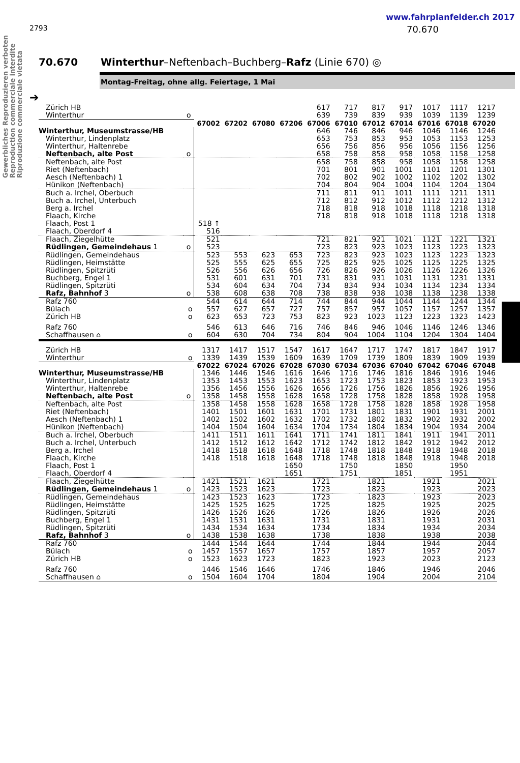Gewerbliches Reproduzieren verboten
Reproduction commerciale interdite
Riproduzione commerciale vietata
www.fahrplanfelder.ch 2017
2793 70.670
70.670 Winterthur–Neftenbach–Buchberg–Rafz (Linie 670) ◎
Montag-Freitag, ohne allg. Feiertage, 1 Mai
➔
| Zürich HB | | | | | | 617 | 717 | 817 | 917 | 1017 | 1117 | 1217 |
| Winterthur | o | | | | | 639 | 739 | 839 | 939 | 1039 | 1139 | 1239 |
| | | 67002 | 67202 | 67080 | 67206 | 67006 | 67010 | 67012 | 67014 | 67016 | 67018 | 67020 |
| Winterthur, Museumstrasse/HB | | | | | | 646 | 746 | 846 | 946 | 1046 | 1146 | 1246 |
| Winterthur, Lindenplatz | | | | | | 653 | 753 | 853 | 953 | 1053 | 1153 | 1253 |
| Winterthur, Haltenrebe | | | | | | 656 | 756 | 856 | 956 | 1056 | 1156 | 1256 |
| Neftenbach, alte Post | o | | | | | 658 | 758 | 858 | 958 | 1058 | 1158 | 1258 |
| Neftenbach, alte Post | | | | | | 658 | 758 | 858 | 958 | 1058 | 1158 | 1258 |
| Riet (Neftenbach) | | | | | | 701 | 801 | 901 | 1001 | 1101 | 1201 | 1301 |
| Aesch (Neftenbach) 1 | | | | | | 702 | 802 | 902 | 1002 | 1102 | 1202 | 1302 |
| Hünikon (Neftenbach) | | | | | | 704 | 804 | 904 | 1004 | 1104 | 1204 | 1304 |
| Buch a. Irchel, Oberbuch | | | | | | 711 | 811 | 911 | 1011 | 1111 | 1211 | 1311 |
| Buch a. Irchel, Unterbuch | | | | | | 712 | 812 | 912 | 1012 | 1112 | 1212 | 1312 |
| Berg a. Irchel | | | | | | 718 | 818 | 918 | 1018 | 1118 | 1218 | 1318 |
| Flaach, Kirche | | | | | | 718 | 818 | 918 | 1018 | 1118 | 1218 | 1318 |
| Flaach, Post 1 | | 518 ↑ | | | | | | | | | | |
| Flaach, Oberdorf 4 | | 516 | | | | | | | | | | |
| Flaach, Ziegelhütte | | 521 | | | | 721 | 821 | 921 | 1021 | 1121 | 1221 | 1321 |
| Rüdlingen, Gemeindehaus 1 | o | 523 | | | | 723 | 823 | 923 | 1023 | 1123 | 1223 | 1323 |
| Rüdlingen, Gemeindehaus | | 523 | 553 | 623 | 653 | 723 | 823 | 923 | 1023 | 1123 | 1223 | 1323 |
| Rüdlingen, Heimstätte | | 525 | 555 | 625 | 655 | 725 | 825 | 925 | 1025 | 1125 | 1225 | 1325 |
| Rüdlingen, Spitzrüti | | 526 | 556 | 626 | 656 | 726 | 826 | 926 | 1026 | 1126 | 1226 | 1326 |
| Buchberg, Engel 1 | | 531 | 601 | 631 | 701 | 731 | 831 | 931 | 1031 | 1131 | 1231 | 1331 |
| Rüdlingen, Spitzrüti | | 534 | 604 | 634 | 704 | 734 | 834 | 934 | 1034 | 1134 | 1234 | 1334 |
| Rafz, Bahnhof 3 | o | 538 | 608 | 638 | 708 | 738 | 838 | 938 | 1038 | 1138 | 1238 | 1338 |
| Rafz 760 | | 544 | 614 | 644 | 714 | 744 | 844 | 944 | 1044 | 1144 | 1244 | 1344 |
| Bülach | o | 557 | 627 | 657 | 727 | 757 | 857 | 957 | 1057 | 1157 | 1257 | 1357 |
| Zürich HB | o | 623 | 653 | 723 | 753 | 823 | 923 | 1023 | 1123 | 1223 | 1323 | 1423 |
| Rafz 760 | | 546 | 613 | 646 | 716 | 746 | 846 | 946 | 1046 | 1146 | 1246 | 1346 |
| Schaffhausen ⌂ | o | 604 | 630 | 704 | 734 | 804 | 904 | 1004 | 1104 | 1204 | 1304 | 1404 |
| Zürich HB | | 1317 | 1417 | 1517 | 1547 | 1617 | 1647 | 1717 | 1747 | 1817 | 1847 | 1917 |
| Winterthur | o | 1339 | 1439 | 1539 | 1609 | 1639 | 1709 | 1739 | 1809 | 1839 | 1909 | 1939 |
| | | 67022 | 67024 | 67026 | 67028 | 67030 | 67034 | 67036 | 67040 | 67042 | 67046 | 67048 |
| Winterthur, Museumstrasse/HB | | 1346 | 1446 | 1546 | 1616 | 1646 | 1716 | 1746 | 1816 | 1846 | 1916 | 1946 |
| Winterthur, Lindenplatz | | 1353 | 1453 | 1553 | 1623 | 1653 | 1723 | 1753 | 1823 | 1853 | 1923 | 1953 |
| Winterthur, Haltenrebe | | 1356 | 1456 | 1556 | 1626 | 1656 | 1726 | 1756 | 1826 | 1856 | 1926 | 1956 |
| Neftenbach, alte Post | o | 1358 | 1458 | 1558 | 1628 | 1658 | 1728 | 1758 | 1828 | 1858 | 1928 | 1958 |
| Neftenbach, alte Post | | 1358 | 1458 | 1558 | 1628 | 1658 | 1728 | 1758 | 1828 | 1858 | 1928 | 1958 |
| Riet (Neftenbach) | | 1401 | 1501 | 1601 | 1631 | 1701 | 1731 | 1801 | 1831 | 1901 | 1931 | 2001 |
| Aesch (Neftenbach) 1 | | 1402 | 1502 | 1602 | 1632 | 1702 | 1732 | 1802 | 1832 | 1902 | 1932 | 2002 |
| Hünikon (Neftenbach) | | 1404 | 1504 | 1604 | 1634 | 1704 | 1734 | 1804 | 1834 | 1904 | 1934 | 2004 |
| Buch a. Irchel, Oberbuch | | 1411 | 1511 | 1611 | 1641 | 1711 | 1741 | 1811 | 1841 | 1911 | 1941 | 2011 |
| Buch a. Irchel, Unterbuch | | 1412 | 1512 | 1612 | 1642 | 1712 | 1742 | 1812 | 1842 | 1912 | 1942 | 2012 |
| Berg a. Irchel | | 1418 | 1518 | 1618 | 1648 | 1718 | 1748 | 1818 | 1848 | 1918 | 1948 | 2018 |
| Flaach, Kirche | | 1418 | 1518 | 1618 | 1648 | 1718 | 1748 | 1818 | 1848 | 1918 | 1948 | 2018 |
| Flaach, Post 1 | | | | | 1650 | | 1750 | | 1850 | | 1950 | |
| Flaach, Oberdorf 4 | | | | | 1651 | | 1751 | | 1851 | | 1951 | |
| Flaach, Ziegelhütte | | 1421 | 1521 | 1621 | | 1721 | | 1821 | | 1921 | | 2021 |
| Rüdlingen, Gemeindehaus 1 | o | 1423 | 1523 | 1623 | | 1723 | | 1823 | | 1923 | | 2023 |
| Rüdlingen, Gemeindehaus | | 1423 | 1523 | 1623 | | 1723 | | 1823 | | 1923 | | 2023 |
| Rüdlingen, Heimstätte | | 1425 | 1525 | 1625 | | 1725 | | 1825 | | 1925 | | 2025 |
| Rüdlingen, Spitzrüti | | 1426 | 1526 | 1626 | | 1726 | | 1826 | | 1926 | | 2026 |
| Buchberg, Engel 1 | | 1431 | 1531 | 1631 | | 1731 | | 1831 | | 1931 | | 2031 |
| Rüdlingen, Spitzrüti | | 1434 | 1534 | 1634 | | 1734 | | 1834 | | 1934 | | 2034 |
| Rafz, Bahnhof 3 | o | 1438 | 1538 | 1638 | | 1738 | | 1838 | | 1938 | | 2038 |
| Rafz 760 | | 1444 | 1544 | 1644 | | 1744 | | 1844 | | 1944 | | 2044 |
| Bülach | o | 1457 | 1557 | 1657 | | 1757 | | 1857 | | 1957 | | 2057 |
| Zürich HB | o | 1523 | 1623 | 1723 | | 1823 | | 1923 | | 2023 | | 2123 |
| Rafz 760 | | 1446 | 1546 | 1646 | | 1746 | | 1846 | | 1946 | | 2046 |
| Schaffhausen ⌂ | o | 1504 | 1604 | 1704 | | 1804 | | 1904 | | 2004 | | 2104 |